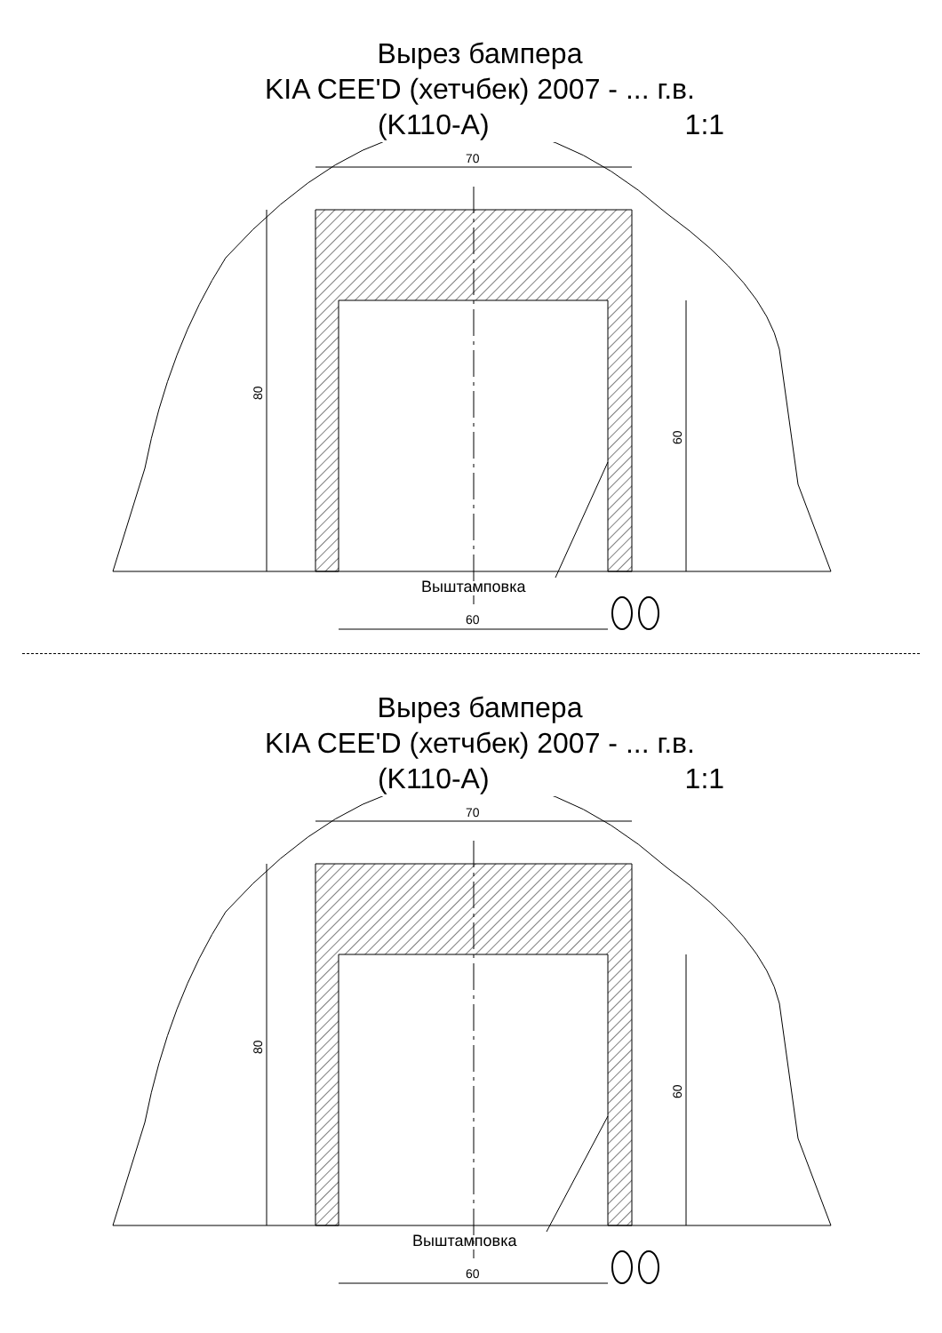Вырез бампера
KIA CEE'D (хетчбек) 2007 - ... г.в.
(K110-A) 1:1
70
80
60
60
Выштамповка
Вырез бампера
KIA CEE'D (хетчбек) 2007 - ... г.в.
(K110-A) 1:1
70
80
60
60
Выштамповка